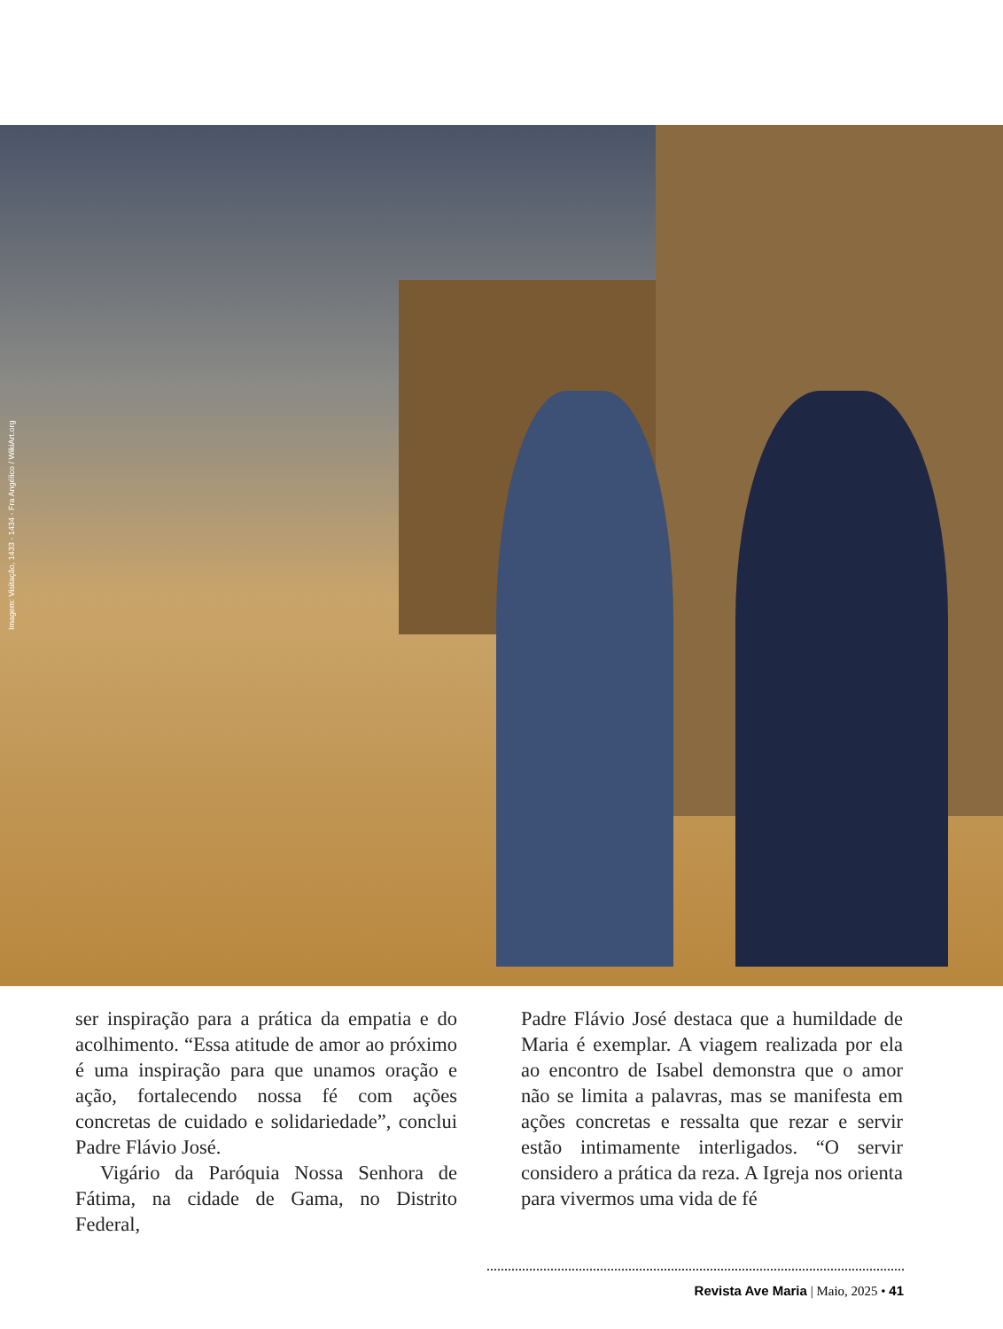Imagem: Visitação, 1433 - 1434 - Fra Angélico / WikiArt.org
ser inspiração para a prática da empatia e do acolhimento. “Essa atitude de amor ao próximo é uma inspiração para que unamos oração e ação, fortalecendo nossa fé com ações concretas de cuidado e solidariedade”, conclui Padre Flávio José.
Vigário da Paróquia Nossa Senhora de Fátima, na cidade de Gama, no Distrito Federal,
Padre Flávio José destaca que a humildade de Maria é exemplar. A viagem realizada por ela ao encontro de Isabel demonstra que o amor não se limita a palavras, mas se manifesta em ações concretas e ressalta que rezar e servir estão intimamente interligados. “O servir considero a prática da reza. A Igreja nos orienta para vivermos uma vida de fé
Revista Ave Maria | Maio, 2025 • 41